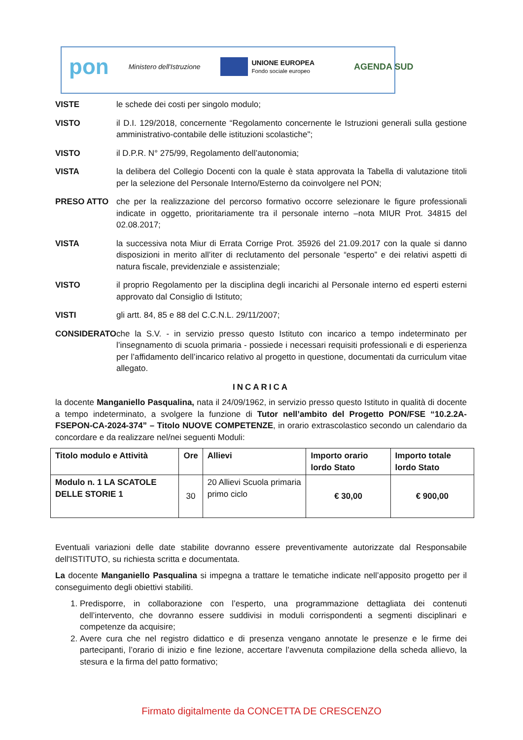pon Ministero dell'Istruzione
UNIONE EUROPEA
Fondo sociale europeo
AGENDA SUD
VISTE le schede dei costi per singolo modulo;
VISTO il D.I. 129/2018, concernente “Regolamento concernente le Istruzioni generali sulla gestione amministrativo-contabile delle istituzioni scolastiche";
VISTO il D.P.R. N° 275/99, Regolamento dell’autonomia;
VISTA la delibera del Collegio Docenti con la quale è stata approvata la Tabella di valutazione titoli per la selezione del Personale Interno/Esterno da coinvolgere nel PON;
PRESO ATTO che per la realizzazione del percorso formativo occorre selezionare le figure professionali indicate in oggetto, prioritariamente tra il personale interno –nota MIUR Prot. 34815 del 02.08.2017;
VISTA la successiva nota Miur di Errata Corrige Prot. 35926 del 21.09.2017 con la quale si danno disposizioni in merito all’iter di reclutamento del personale “esperto” e dei relativi aspetti di natura fiscale, previdenziale e assistenziale;
VISTO il proprio Regolamento per la disciplina degli incarichi al Personale interno ed esperti esterni approvato dal Consiglio di Istituto;
VISTI gli artt. 84, 85 e 88 del C.C.N.L. 29/11/2007;
CONSIDERATO che la S.V. - in servizio presso questo Istituto con incarico a tempo indeterminato per l’insegnamento di scuola primaria - possiede i necessari requisiti professionali e di esperienza per l’affidamento dell’incarico relativo al progetto in questione, documentati da curriculum vitae allegato.
INCARICA
la docente Manganiello Pasqualina, nata il 24/09/1962, in servizio presso questo Istituto in qualità di docente a tempo indeterminato, a svolgere la funzione di Tutor nell’ambito del Progetto PON/FSE “10.2.2A-FSEPON-CA-2024-374” – Titolo NUOVE COMPETENZE, in orario extrascolastico secondo un calendario da concordare e da realizzare nel/nei seguenti Moduli:
| Titolo modulo e Attività | Ore | Allievi | Importo orario lordo Stato | Importo totale lordo Stato |
| --- | --- | --- | --- | --- |
| Modulo n. 1 LA SCATOLE DELLE STORIE 1 | 30 | 20 Allievi Scuola primaria primo ciclo | € 30,00 | € 900,00 |
Eventuali variazioni delle date stabilite dovranno essere preventivamente autorizzate dal Responsabile dell'ISTITUTO, su richiesta scritta e documentata.
La docente Manganiello Pasqualina si impegna a trattare le tematiche indicate nell’apposito progetto per il conseguimento degli obiettivi stabiliti.
1. Predisporre, in collaborazione con l’esperto, una programmazione dettagliata dei contenuti dell’intervento, che dovranno essere suddivisi in moduli corrispondenti a segmenti disciplinari e competenze da acquisire;
2. Avere cura che nel registro didattico e di presenza vengano annotate le presenze e le firme dei partecipanti, l’orario di inizio e fine lezione, accertare l’avvenuta compilazione della scheda allievo, la stesura e la firma del patto formativo;
Firmato digitalmente da CONCETTA DE CRESCENZO